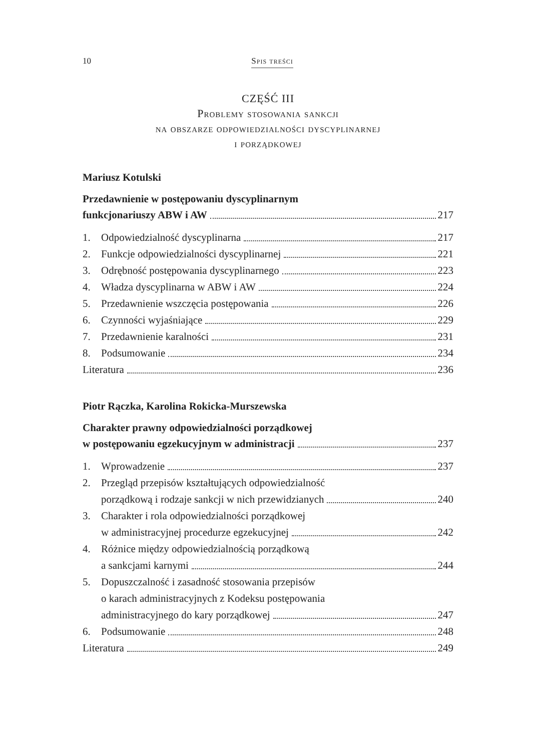10 Spis treści
CZĘŚĆ III
Problemy stosowania sankcji
na obszarze odpowiedzialności dyscyplinarnej
i porządkowej
Mariusz Kotulski
Przedawnienie w postępowaniu dyscyplinarnym
funkcjonariuszy ABW i AW 217
1. Odpowiedzialność dyscyplinarna 217
2. Funkcje odpowiedzialności dyscyplinarnej 221
3. Odrębność postępowania dyscyplinarnego 223
4. Władza dyscyplinarna w ABW i AW 224
5. Przedawnienie wszczęcia postępowania 226
6. Czynności wyjaśniające 229
7. Przedawnienie karalności 231
8. Podsumowanie 234
Literatura 236
Piotr Rączka, Karolina Rokicka-Murszewska
Charakter prawny odpowiedzialności porządkowej
w postępowaniu egzekucyjnym w administracji 237
1. Wprowadzenie 237
2. Przegląd przepisów kształtujących odpowiedzialność
porządkową i rodzaje sankcji w nich przewidzianych 240
3. Charakter i rola odpowiedzialności porządkowej
w administracyjnej procedurze egzekucyjnej 242
4. Różnice między odpowiedzialnością porządkową
a sankcjami karnymi 244
5. Dopuszczalność i zasadność stosowania przepisów
o karach administracyjnych z Kodeksu postępowania
administracyjnego do kary porządkowej 247
6. Podsumowanie 248
Literatura 249